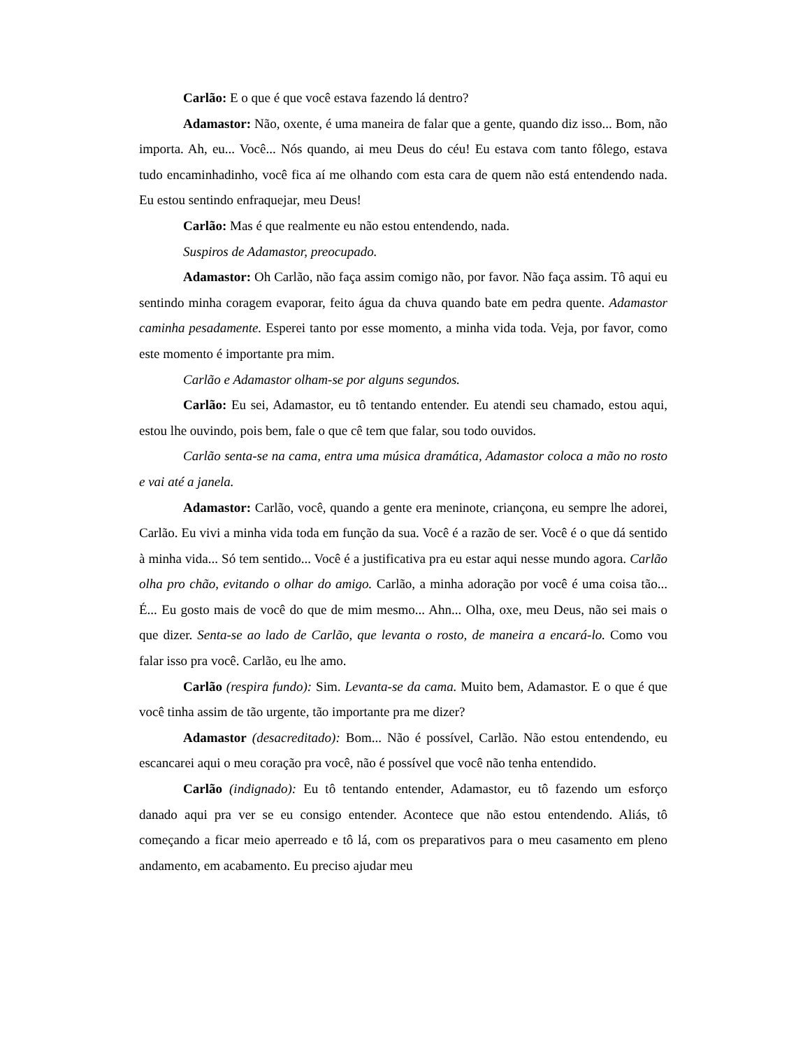Carlão: E o que é que você estava fazendo lá dentro?
Adamastor: Não, oxente, é uma maneira de falar que a gente, quando diz isso... Bom, não importa. Ah, eu... Você... Nós quando, ai meu Deus do céu! Eu estava com tanto fôlego, estava tudo encaminhadinho, você fica aí me olhando com esta cara de quem não está entendendo nada. Eu estou sentindo enfraquejar, meu Deus!
Carlão: Mas é que realmente eu não estou entendendo, nada.
Suspiros de Adamastor, preocupado.
Adamastor: Oh Carlão, não faça assim comigo não, por favor. Não faça assim. Tô aqui eu sentindo minha coragem evaporar, feito água da chuva quando bate em pedra quente. Adamastor caminha pesadamente. Esperei tanto por esse momento, a minha vida toda. Veja, por favor, como este momento é importante pra mim.
Carlão e Adamastor olham-se por alguns segundos.
Carlão: Eu sei, Adamastor, eu tô tentando entender. Eu atendi seu chamado, estou aqui, estou lhe ouvindo, pois bem, fale o que cê tem que falar, sou todo ouvidos.
Carlão senta-se na cama, entra uma música dramática, Adamastor coloca a mão no rosto e vai até a janela.
Adamastor: Carlão, você, quando a gente era meninote, criançona, eu sempre lhe adorei, Carlão. Eu vivi a minha vida toda em função da sua. Você é a razão de ser. Você é o que dá sentido à minha vida... Só tem sentido... Você é a justificativa pra eu estar aqui nesse mundo agora. Carlão olha pro chão, evitando o olhar do amigo. Carlão, a minha adoração por você é uma coisa tão... É... Eu gosto mais de você do que de mim mesmo... Ahn... Olha, oxe, meu Deus, não sei mais o que dizer. Senta-se ao lado de Carlão, que levanta o rosto, de maneira a encará-lo. Como vou falar isso pra você. Carlão, eu lhe amo.
Carlão (respira fundo): Sim. Levanta-se da cama. Muito bem, Adamastor. E o que é que você tinha assim de tão urgente, tão importante pra me dizer?
Adamastor (desacreditado): Bom... Não é possível, Carlão. Não estou entendendo, eu escancarei aqui o meu coração pra você, não é possível que você não tenha entendido.
Carlão (indignado): Eu tô tentando entender, Adamastor, eu tô fazendo um esforço danado aqui pra ver se eu consigo entender. Acontece que não estou entendendo. Aliás, tô começando a ficar meio aperreado e tô lá, com os preparativos para o meu casamento em pleno andamento, em acabamento. Eu preciso ajudar meu